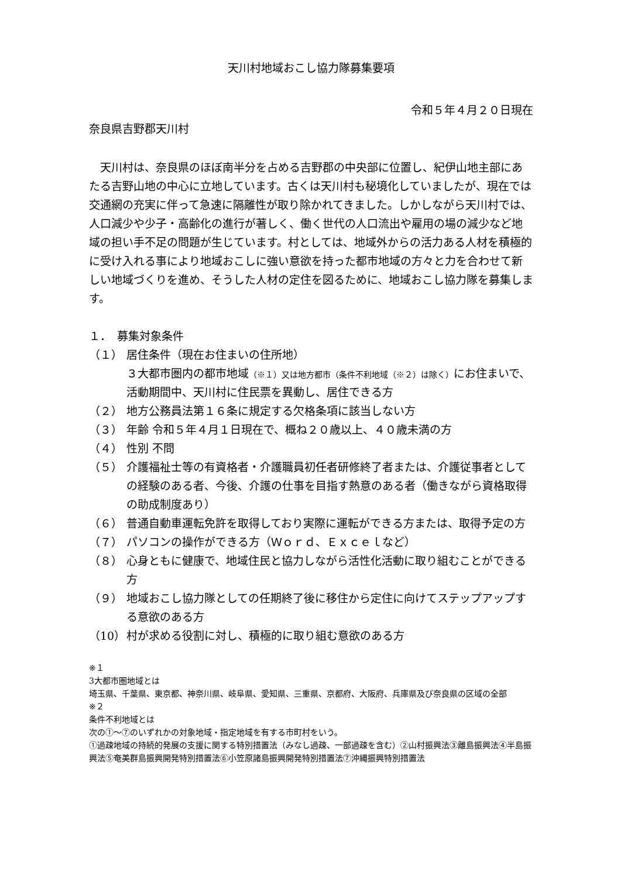天川村地域おこし協力隊募集要項
令和５年４月２０日現在
奈良県吉野郡天川村
　天川村は、奈良県のほぼ南半分を占める吉野郡の中央部に位置し、紀伊山地主部にあたる吉野山地の中心に立地しています。古くは天川村も秘境化していましたが、現在では交通網の充実に伴って急速に隔離性が取り除かれてきました。しかしながら天川村では、人口減少や少子・高齢化の進行が著しく、働く世代の人口流出や雇用の場の減少など地域の担い手不足の問題が生じています。村としては、地域外からの活力ある人材を積極的に受け入れる事により地域おこしに強い意欲を持った都市地域の方々と力を合わせて新しい地域づくりを進め、そうした人材の定住を図るために、地域おこし協力隊を募集します。
１．　募集対象条件
（１） 居住条件（現在お住まいの住所地）
３大都市圏内の都市地域（※１）又は地方都市（条件不利地域（※２）は除く）にお住まいで、活動期間中、天川村に住民票を異動し、居住できる方
（２） 地方公務員法第１６条に規定する欠格条項に該当しない方
（３） 年齢 令和５年４月１日現在で、概ね２０歳以上、４０歳未満の方
（４） 性別 不問
（５） 介護福祉士等の有資格者・介護職員初任者研修終了者または、介護従事者としての経験のある者、今後、介護の仕事を目指す熱意のある者（働きながら資格取得の助成制度あり）
（６） 普通自動車運転免許を取得しており実際に運転ができる方または、取得予定の方
（７） パソコンの操作ができる方（Ｗｏｒｄ、Ｅｘｃｅｌなど）
（８） 心身ともに健康で、地域住民と協力しながら活性化活動に取り組むことができる方
（９） 地域おこし協力隊としての任期終了後に移住から定住に向けてステップアップする意欲のある方
（10） 村が求める役割に対し、積極的に取り組む意欲のある方
※１
3大都市圏地域とは
埼玉県、千葉県、東京都、神奈川県、岐阜県、愛知県、三重県、京都府、大阪府、兵庫県及び奈良県の区域の全部
※２
条件不利地域とは
次の①～⑦のいずれかの対象地域・指定地域を有する市町村をいう。
①過疎地域の持続的発展の支援に関する特別措置法（みなし過疎、一部過疎を含む）②山村振興法③離島振興法④半島振興法⑤奄美群島振興開発特別措置法⑥小笠原諸島振興開発特別措置法⑦沖縄振興特別措置法